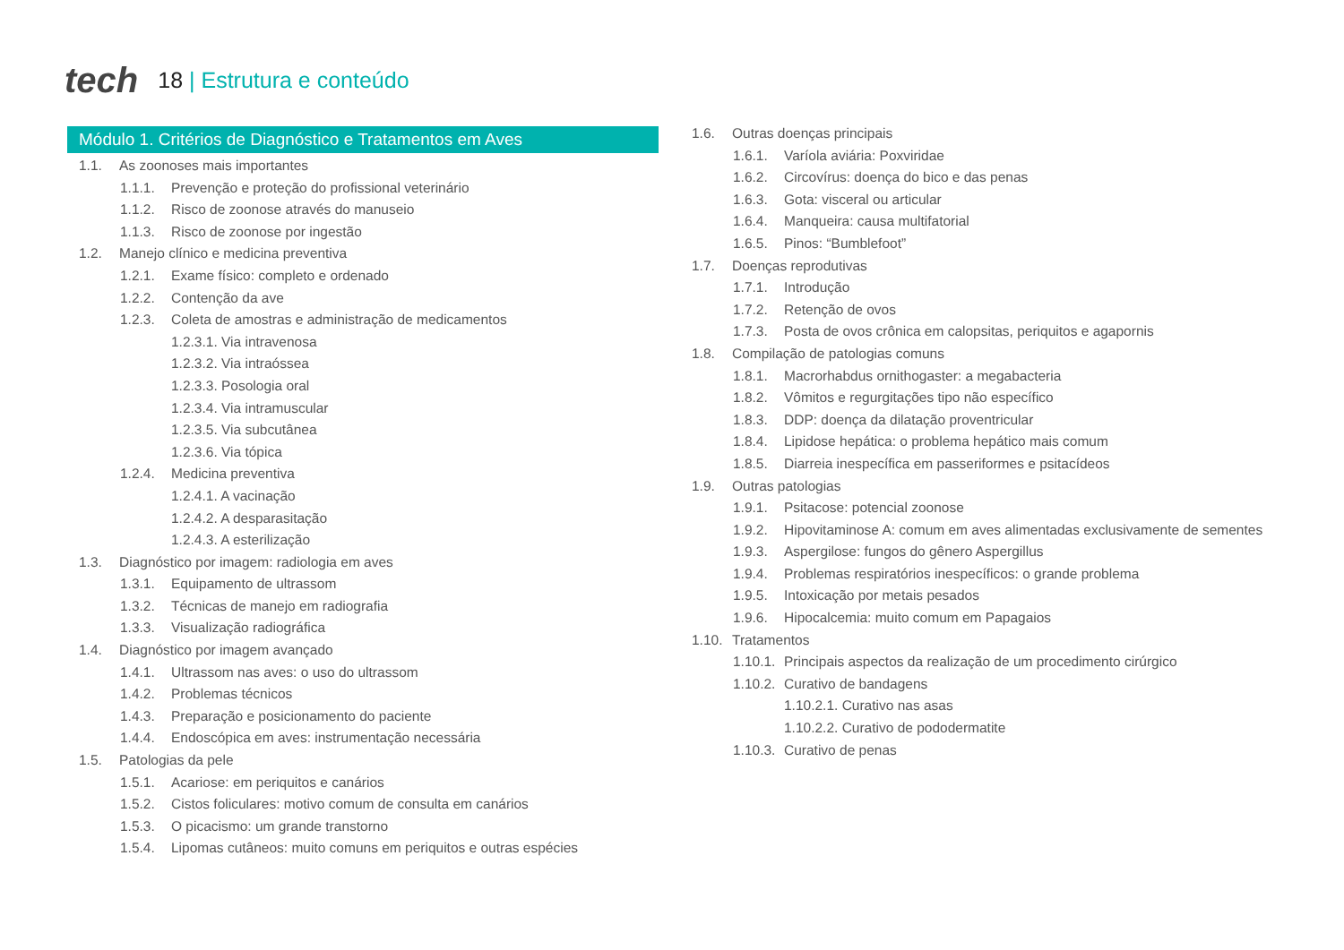tech
18 | Estrutura e conteúdo
Módulo 1. Critérios de Diagnóstico e Tratamentos em Aves
1.1. As zoonoses mais importantes
1.1.1. Prevenção e proteção do profissional veterinário
1.1.2. Risco de zoonose através do manuseio
1.1.3. Risco de zoonose por ingestão
1.2. Manejo clínico e medicina preventiva
1.2.1. Exame físico: completo e ordenado
1.2.2. Contenção da ave
1.2.3. Coleta de amostras e administração de medicamentos
1.2.3.1. Via intravenosa
1.2.3.2. Via intraóssea
1.2.3.3. Posologia oral
1.2.3.4. Via intramuscular
1.2.3.5. Via subcutânea
1.2.3.6. Via tópica
1.2.4. Medicina preventiva
1.2.4.1. A vacinação
1.2.4.2. A desparasitação
1.2.4.3. A esterilização
1.3. Diagnóstico por imagem: radiologia em aves
1.3.1. Equipamento de ultrassom
1.3.2. Técnicas de manejo em radiografia
1.3.3. Visualização radiográfica
1.4. Diagnóstico por imagem avançado
1.4.1. Ultrassom nas aves: o uso do ultrassom
1.4.2. Problemas técnicos
1.4.3. Preparação e posicionamento do paciente
1.4.4. Endoscópica em aves: instrumentação necessária
1.5. Patologias da pele
1.5.1. Acariose: em periquitos e canários
1.5.2. Cistos foliculares: motivo comum de consulta em canários
1.5.3. O picacismo: um grande transtorno
1.5.4. Lipomas cutâneos: muito comuns em periquitos e outras espécies
1.6. Outras doenças principais
1.6.1. Varíola aviária: Poxviridae
1.6.2. Circovírus: doença do bico e das penas
1.6.3. Gota: visceral ou articular
1.6.4. Manqueira: causa multifatorial
1.6.5. Pinos: “Bumblefoot”
1.7. Doenças reprodutivas
1.7.1. Introdução
1.7.2. Retenção de ovos
1.7.3. Posta de ovos crônica em calopsitas, periquitos e agapornis
1.8. Compilação de patologias comuns
1.8.1. Macrorhabdus ornithogaster: a megabacteria
1.8.2. Vômitos e regurgitações tipo não específico
1.8.3. DDP: doença da dilatação proventricular
1.8.4. Lipidose hepática: o problema hepático mais comum
1.8.5. Diarreia inespecífica em passeriformes e psitacídeos
1.9. Outras patologias
1.9.1. Psitacose: potencial zoonose
1.9.2. Hipovitaminose A: comum em aves alimentadas exclusivamente de sementes
1.9.3. Aspergilose: fungos do gênero Aspergillus
1.9.4. Problemas respiratórios inespecíficos: o grande problema
1.9.5. Intoxicação por metais pesados
1.9.6. Hipocalcemia: muito comum em Papagaios
1.10. Tratamentos
1.10.1. Principais aspectos da realização de um procedimento cirúrgico
1.10.2. Curativo de bandagens
1.10.2.1. Curativo nas asas
1.10.2.2. Curativo de pododermatite
1.10.3. Curativo de penas